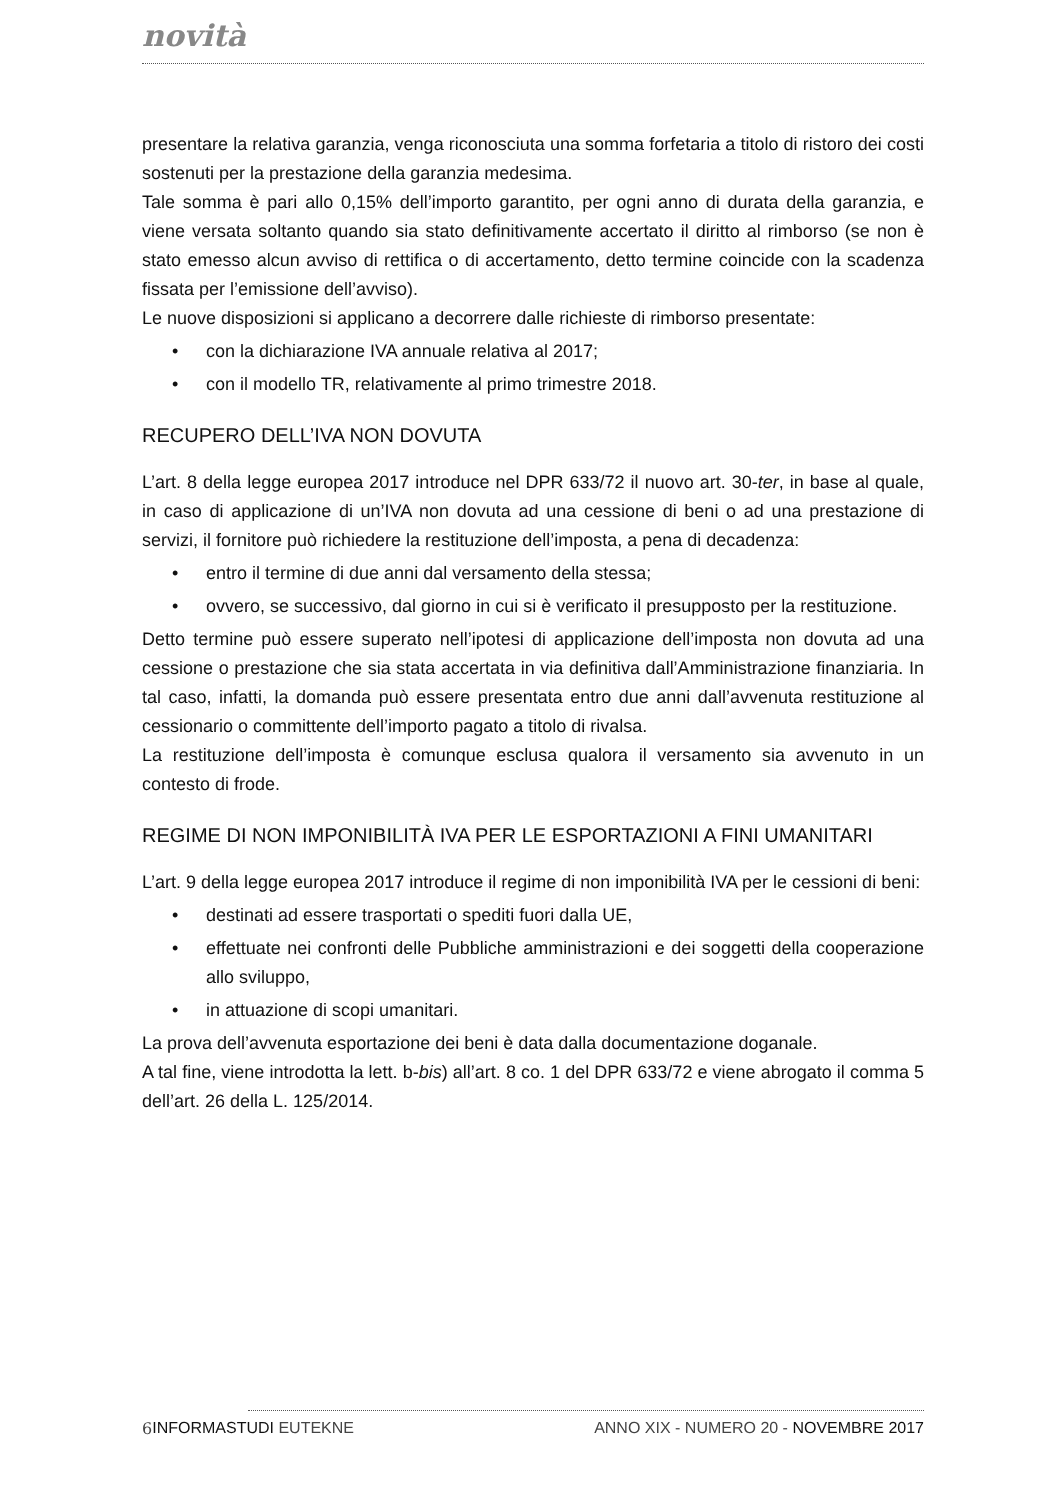novità
presentare la relativa garanzia, venga riconosciuta una somma forfetaria a titolo di ristoro dei costi sostenuti per la prestazione della garanzia medesima.
Tale somma è pari allo 0,15% dell’importo garantito, per ogni anno di durata della garanzia, e viene versata soltanto quando sia stato definitivamente accertato il diritto al rimborso (se non è stato emesso alcun avviso di rettifica o di accertamento, detto termine coincide con la scadenza fissata per l’emissione dell’avviso).
Le nuove disposizioni si applicano a decorrere dalle richieste di rimborso presentate:
• con la dichiarazione IVA annuale relativa al 2017;
• con il modello TR, relativamente al primo trimestre 2018.
RECUPERO DELL’IVA NON DOVUTA
L’art. 8 della legge europea 2017 introduce nel DPR 633/72 il nuovo art. 30-ter, in base al quale, in caso di applicazione di un’IVA non dovuta ad una cessione di beni o ad una prestazione di servizi, il fornitore può richiedere la restituzione dell’imposta, a pena di decadenza:
• entro il termine di due anni dal versamento della stessa;
• ovvero, se successivo, dal giorno in cui si è verificato il presupposto per la restituzione.
Detto termine può essere superato nell’ipotesi di applicazione dell’imposta non dovuta ad una cessione o prestazione che sia stata accertata in via definitiva dall’Amministrazione finanziaria. In tal caso, infatti, la domanda può essere presentata entro due anni dall’avvenuta restituzione al cessionario o committente dell’importo pagato a titolo di rivalsa.
La restituzione dell’imposta è comunque esclusa qualora il versamento sia avvenuto in un contesto di frode.
REGIME DI NON IMPONIBILITÀ IVA PER LE ESPORTAZIONI A FINI UMANITARI
L’art. 9 della legge europea 2017 introduce il regime di non imponibilità IVA per le cessioni di beni:
• destinati ad essere trasportati o spediti fuori dalla UE,
• effettuate nei confronti delle Pubbliche amministrazioni e dei soggetti della cooperazione allo sviluppo,
• in attuazione di scopi umanitari.
La prova dell’avvenuta esportazione dei beni è data dalla documentazione doganale.
A tal fine, viene introdotta la lett. b-bis) all’art. 8 co. 1 del DPR 633/72 e viene abrogato il comma 5 dell’art. 26 della L. 125/2014.
6 INFORMASTUDI EUTEKNE ANNO XIX - NUMERO 20 - NOVEMBRE 2017